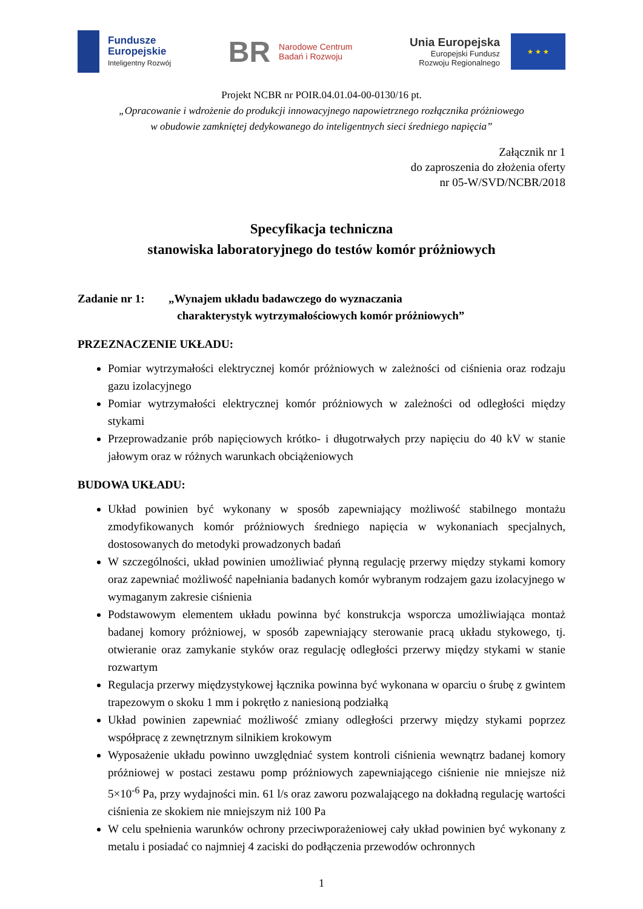Fundusze
Europejskie
Inteligentny Rozwój
BR Narodowe Centrum
Badań i Rozwoju
Unia Europejska
Europejski Fundusz
Rozwoju Regionalnego
★ ★ ★
Projekt NCBR nr POIR.04.01.04-00-0130/16 pt.
„Opracowanie i wdrożenie do produkcji innowacyjnego napowietrznego rozłącznika próżniowego
w obudowie zamkniętej dedykowanego do inteligentnych sieci średniego napięcia”
Załącznik nr 1
do zaproszenia do złożenia oferty
nr 05-W/SVD/NCBR/2018
Specyfikacja techniczna
stanowiska laboratoryjnego do testów komór próżniowych
Zadanie nr 1: „Wynajem układu badawczego do wyznaczania
charakterystyk wytrzymałościowych komór próżniowych”
PRZEZNACZENIE UKŁADU:
Pomiar wytrzymałości elektrycznej komór próżniowych w zależności od ciśnienia oraz rodzaju gazu izolacyjnego
Pomiar wytrzymałości elektrycznej komór próżniowych w zależności od odległości między stykami
Przeprowadzanie prób napięciowych krótko- i długotrwałych przy napięciu do 40 kV w stanie jałowym oraz w różnych warunkach obciążeniowych
BUDOWA UKŁADU:
Układ powinien być wykonany w sposób zapewniający możliwość stabilnego montażu zmodyfikowanych komór próżniowych średniego napięcia w wykonaniach specjalnych, dostosowanych do metodyki prowadzonych badań
W szczególności, układ powinien umożliwiać płynną regulację przerwy między stykami komory oraz zapewniać możliwość napełniania badanych komór wybranym rodzajem gazu izolacyjnego w wymaganym zakresie ciśnienia
Podstawowym elementem układu powinna być konstrukcja wsporcza umożliwiająca montaż badanej komory próżniowej, w sposób zapewniający sterowanie pracą układu stykowego, tj. otwieranie oraz zamykanie styków oraz regulację odległości przerwy między stykami w stanie rozwartym
Regulacja przerwy międzystykowej łącznika powinna być wykonana w oparciu o śrubę z gwintem trapezowym o skoku 1 mm i pokrętło z naniesioną podziałką
Układ powinien zapewniać możliwość zmiany odległości przerwy między stykami poprzez współpracę z zewnętrznym silnikiem krokowym
Wyposażenie układu powinno uwzględniać system kontroli ciśnienia wewnątrz badanej komory próżniowej w postaci zestawu pomp próżniowych zapewniającego ciśnienie nie mniejsze niż 5×10<sup>-6</sup> Pa, przy wydajności min. 61 l/s oraz zaworu pozwalającego na dokładną regulację wartości ciśnienia ze skokiem nie mniejszym niż 100 Pa
W celu spełnienia warunków ochrony przeciwporażeniowej cały układ powinien być wykonany z metalu i posiadać co najmniej 4 zaciski do podłączenia przewodów ochronnych
1